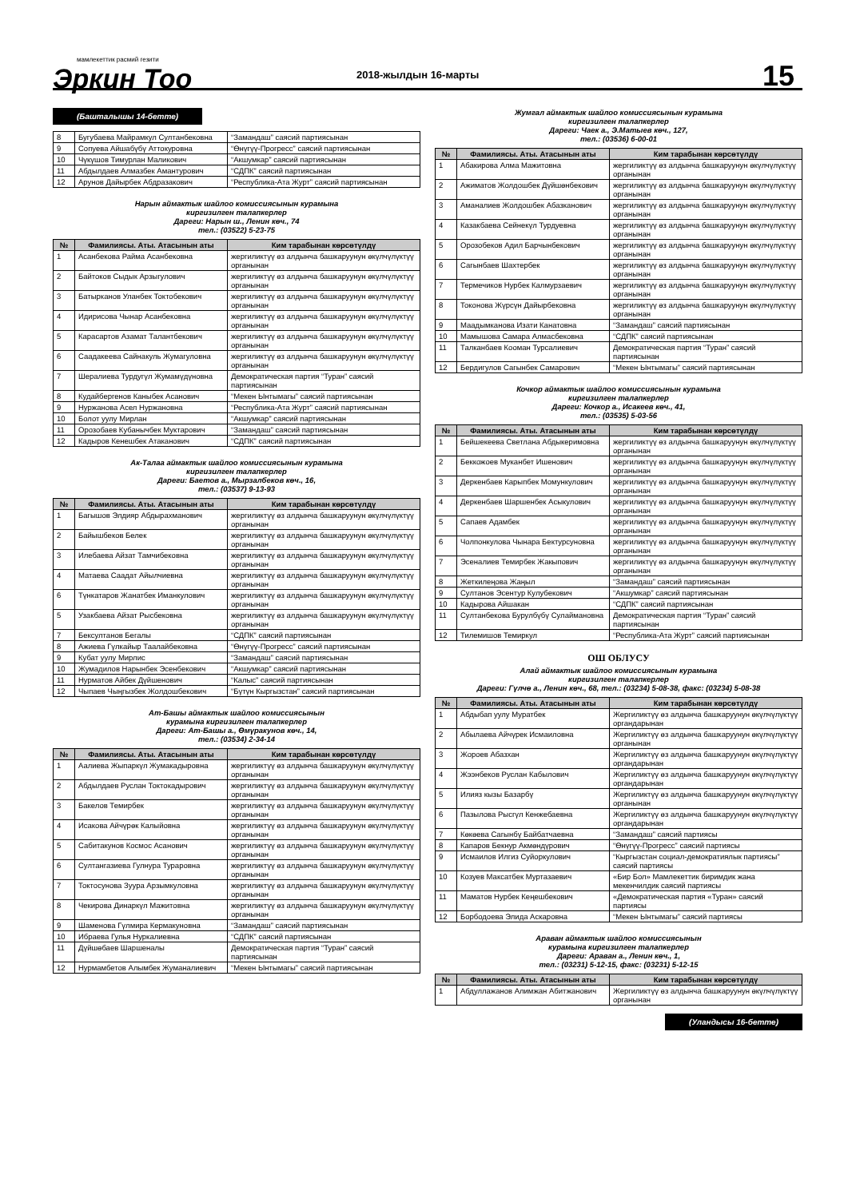мамлекеттик расмий гезити
Эркин Тоо
2018-жылдын 16-марты 15
(Башталышы 14-бетте)
| 8 | Бугубаева Майрамкул Султанбековна | “Замандаш” саясий партиясынан |
| 9 | Сопуева Айшабүбү Аттокуровна | “Өнүгүү-Прогресс” саясий партиясынан |
| 10 | Чүкүшов Тимурлан Маликович | “Акшумкар” саясий партиясынан |
| 11 | Абдылдаев Алмазбек Амантурович | “СДПК” саясий партиясынан |
| 12 | Арунов Дайырбек Абдразакович | “Республика-Ата Журт” саясий партиясынан |
Нарын аймактык шайлоо комиссиясынын курамына
киргизилген талапкерлер
Дареги: Нарын ш., Ленин көч., 74
тел.: (03522) 5-23-75
| № | Фамилиясы. Аты. Атасынын аты | Ким тарабынан көрсөтүлдү |
| --- | --- | --- |
| 1 | Асанбекова Райма Асанбековна | жергиликтүү өз алдынча башкаруунун өкүлчүлүктүү органынан |
| 2 | Байтоков Сыдык Арзыгулович | жергиликтүү өз алдынча башкаруунун өкүлчүлүктүү органынан |
| 3 | Батырканов Уланбек Токтобекович | жергиликтүү өз алдынча башкаруунун өкүлчүлүктүү органынан |
| 4 | Идирисова Чынар Асанбековна | жергиликтүү өз алдынча башкаруунун өкүлчүлүктүү органынан |
| 5 | Карасартов Азамат Талантбекович | жергиликтүү өз алдынча башкаруунун өкүлчүлүктүү органынан |
| 6 | Саадакеева Сайнакуль Жумагуловна | жергиликтүү өз алдынча башкаруунун өкүлчүлүктүү органынан |
| 7 | Шералиева Турдугүл Жумамүдүновна | Демократическая партия “Туран” саясий партиясынан |
| 8 | Кудайбергенов Каныбек Асанович | “Мекен Ынтымагы” саясий партиясынан |
| 9 | Нуржанова Асел Нуржановна | “Республика-Ата Журт” саясий партиясынан |
| 10 | Болот уулу Мирлан | “Акшумкар” саясий партиясынан |
| 11 | Орозобаев Кубанычбек Муктарович | “Замандаш” саясий партиясынан |
| 12 | Кадыров Кенешбек Атаканович | “СДПК” саясий партиясынан |
Ак-Талаа аймактык шайлоо комиссиясынын курамына
киргизилген талапкерлер
Дареги: Баетов а., Мырзалбеков көч., 16,
тел.: (03537) 9-13-93
| № | Фамилиясы. Аты. Атасынын аты | Ким тарабынан көрсөтүлдү |
| --- | --- | --- |
| 1 | Багышов Элдияр Абдырахманович | жергиликтүү өз алдынча башкаруунун өкүлчүлүктүү органынан |
| 2 | Байышбеков Белек | жергиликтүү өз алдынча башкаруунун өкүлчүлүктүү органынан |
| 3 | Илебаева Айзат Тамчибековна | жергиликтүү өз алдынча башкаруунун өкүлчүлүктүү органынан |
| 4 | Матаева Саадат Айылчиевна | жергиликтүү өз алдынча башкаруунун өкүлчүлүктүү органынан |
| 6 | Түнкатаров Жанатбек Иманкулович | жергиликтүү өз алдынча башкаруунун өкүлчүлүктүү органынан |
| 5 | Узакбаева Айзат Рысбековна | жергиликтүү өз алдынча башкаруунун өкүлчүлүктүү органынан |
| 7 | Бексултанов Бегалы | “СДПК” саясий партиясынан |
| 8 | Ажиева Гүлкайыр Таалайбековна | “Өнүгүү-Прогресс” саясий партиясынан |
| 9 | Кубат уулу Мирлис | “Замандаш” саясий партиясынан |
| 10 | Жумадилов Нарынбек Эсенбекович | “Акшумкар” саясий партиясынан |
| 11 | Нурматов Айбек Дүйшенович | “Калыс” саясий партиясынан |
| 12 | Чыпаев Чыңгызбек Жолдошбекович | “Бүтүн Кыргызстан” саясий партиясынан |
Ат-Башы аймактык шайлоо комиссиясынын
курамына киргизилген талапкерлер
Дареги: Ат-Башы а., Өмүракунов көч., 14,
тел.: (03534) 2-34-14
| № | Фамилиясы. Аты. Атасынын аты | Ким тарабынан көрсөтүлдү |
| --- | --- | --- |
| 1 | Аалиева Жыпаркүл Жумакадыровна | жергиликтүү өз алдынча башкаруунун өкүлчүлүктүү органынан |
| 2 | Абдылдаев Руслан Токтокадырович | жергиликтүү өз алдынча башкаруунун өкүлчүлүктүү органынан |
| 3 | Бакелов Темирбек | жергиликтүү өз алдынча башкаруунун өкүлчүлүктүү органынан |
| 4 | Исакова Айчүрөк Калыйовна | жергиликтүү өз алдынча башкаруунун өкүлчүлүктүү органынан |
| 5 | Сабитакунов Космос Асанович | жергиликтүү өз алдынча башкаруунун өкүлчүлүктүү органынан |
| 6 | Султангазиева Гулнура Тураровна | жергиликтүү өз алдынча башкаруунун өкүлчүлүктүү органынан |
| 7 | Токтосунова Зуура Арзымкуловна | жергиликтүү өз алдынча башкаруунун өкүлчүлүктүү органынан |
| 8 | Чекирова Динаркүл Мажитовна | жергиликтүү өз алдынча башкаруунун өкүлчүлүктүү органынан |
| 9 | Шаменова Гүлмира Кермакуновна | “Замандаш” саясий партиясынан |
| 10 | Ибраева Гулья Нуркалиевна | “СДПК” саясий партиясынан |
| 11 | Дүйшөбаев Шаршеналы | Демократическая партия “Туран” саясий партиясынан |
| 12 | Нурмамбетов Алымбек Жуманалиевич | “Мекен Ынтымагы” саясий партиясынан |
Жумгал аймактык шайлоо комиссиясынын курамына
киргизилген талапкерлер
Дареги: Чаек а., Э.Матыев көч., 127,
тел.: (03536) 6-00-01
| № | Фамилиясы. Аты. Атасынын аты | Ким тарабынан көрсөтүлдү |
| --- | --- | --- |
| 1 | Абакирова Алма Мажитовна | жергиликтүү өз алдынча башкаруунун өкүлчүлүктүү органынан |
| 2 | Ажиматов Жолдошбек Дүйшөнбекович | жергиликтүү өз алдынча башкаруунун өкүлчүлүктүү органынан |
| 3 | Аманалиев Жолдошбек Абазканович | жергиликтүү өз алдынча башкаруунун өкүлчүлүктүү органынан |
| 4 | Казакбаева Сейнекүл Турдуевна | жергиликтүү өз алдынча башкаруунун өкүлчүлүктүү органынан |
| 5 | Орозобеков Адил Барчынбекович | жергиликтүү өз алдынча башкаруунун өкүлчүлүктүү органынан |
| 6 | Сагынбаев Шахтербек | жергиликтүү өз алдынча башкаруунун өкүлчүлүктүү органынан |
| 7 | Термечиков Нурбек Калмурзаевич | жергиликтүү өз алдынча башкаруунун өкүлчүлүктүү органынан |
| 8 | Токонова Жүрсүн Дайырбековна | жергиликтүү өз алдынча башкаруунун өкүлчүлүктүү органынан |
| 9 | Маадымканова Изати Канатовна | “Замандаш” саясий партиясынан |
| 10 | Мамышова Самара Алмасбековна | “СДПК” саясий партиясынан |
| 11 | Талканбаев Кооман Турсалиевич | Демократическая партия “Туран” саясий партиясынан |
| 12 | Бердигулов Сагынбек Самарович | “Мекен Ынтымагы” саясий партиясынан |
Кочкор аймактык шайлоо комиссиясынын курамына
киргизилген талапкерлер
Дареги: Кочкор а., Исакеев көч., 41,
тел.: (03535) 5-03-56
| № | Фамилиясы. Аты. Атасынын аты | Ким тарабынан көрсөтүлдү |
| --- | --- | --- |
| 1 | Бейшекеева Светлана Абдыкеримовна | жергиликтүү өз алдынча башкаруунун өкүлчүлүктүү органынан |
| 2 | Беккожоев Муканбет Ишенович | жергиликтүү өз алдынча башкаруунун өкүлчүлүктүү органынан |
| 3 | Деркенбаев Карыпбек Момункулович | жергиликтүү өз алдынча башкаруунун өкүлчүлүктүү органынан |
| 4 | Деркенбаев Шаршенбек Асыкулович | жергиликтүү өз алдынча башкаруунун өкүлчүлүктүү органынан |
| 5 | Сапаев Адамбек | жергиликтүү өз алдынча башкаруунун өкүлчүлүктүү органынан |
| 6 | Чолпонкулова Чынара Бектурсуновна | жергиликтүү өз алдынча башкаруунун өкүлчүлүктүү органынан |
| 7 | Эсеналиев Темирбек Жакыпович | жергиликтүү өз алдынча башкаруунун өкүлчүлүктүү органынан |
| 8 | Жеткилеңова Жаңыл | “Замандаш” саясий партиясынан |
| 9 | Султанов Эсентур Кулубекович | “Акшумкар” саясий партиясынан |
| 10 | Кадырова Айшакан | “СДПК” саясий партиясынан |
| 11 | Султанбекова Бурулбүбү Сулаймановна | Демократическая партия “Туран” саясий партиясынан |
| 12 | Тилемишов Темиркул | “Республика-Ата Журт” саясий партиясынан |
ОШ ОБЛУСУ
Алай аймактык шайлоо комиссиясынын курамына
киргизилген талапкерлер
Дареги: Гүлчө а., Ленин көч., 68, тел.: (03234) 5-08-38, факс: (03234) 5-08-38
| № | Фамилиясы. Аты. Атасынын аты | Ким тарабынан көрсөтүлдү |
| --- | --- | --- |
| 1 | Абдыбап уулу Муратбек | Жергиликтүү өз алдынча башкаруунун өкүлчүлүктүү органдарынан |
| 2 | Абылаева Айчүрек Исмаиловна | Жергиликтүү өз алдынча башкаруунун өкүлчүлүктүү органынан |
| 3 | Жороев Абазхан | Жергиликтүү өз алдынча башкаруунун өкүлчүлүктүү органдарынан |
| 4 | Жээнбеков Руслан Кабылович | Жергиликтүү өз алдынча башкаруунун өкүлчүлүктүү органдарынан |
| 5 | Илияз кызы Базарбү | Жергиликтүү өз алдынча башкаруунун өкүлчүлүктүү органынан |
| 6 | Пазылова Рысгүл Кенжебаевна | Жергиликтүү өз алдынча башкаруунун өкүлчүлүктүү органдарынан |
| 7 | Көкөева Сагынбү Байбатчаевна | “Замандаш” саясий партиясы |
| 8 | Капаров Бекнур Акмөндүрович | “Өнүгүү-Прогресс” саясий партиясы |
| 9 | Исмаилов Илгиз Суйоркулович | “Кыргызстан социал-демократиялык партиясы” саясий партиясы |
| 10 | Козуев Максатбек Муртазаевич | «Бир Бол» Мамлекеттик биримдик жана мекенчилдик саясий партиясы |
| 11 | Маматов Нурбек Кеңешбекович | «Демократическая партия «Туран» саясий партиясы |
| 12 | Борбодоева Элида Аскаровна | “Мекен Ынтымагы” саясий партиясы |
Араван аймактык шайлоо комиссиясынын
курамына киргизилген талапкерлер
Дареги: Араван а., Ленин көч., 1,
тел.: (03231) 5-12-15, факс: (03231) 5-12-15
| № | Фамилиясы. Аты. Атасынын аты | Ким тарабынан көрсөтүлдү |
| --- | --- | --- |
| 1 | Абдуллажанов Алимжан Абитжанович | Жергиликтүү өз алдынча башкаруунун өкүлчүлүктүү органынан |
(Уландысы 16-бетте)